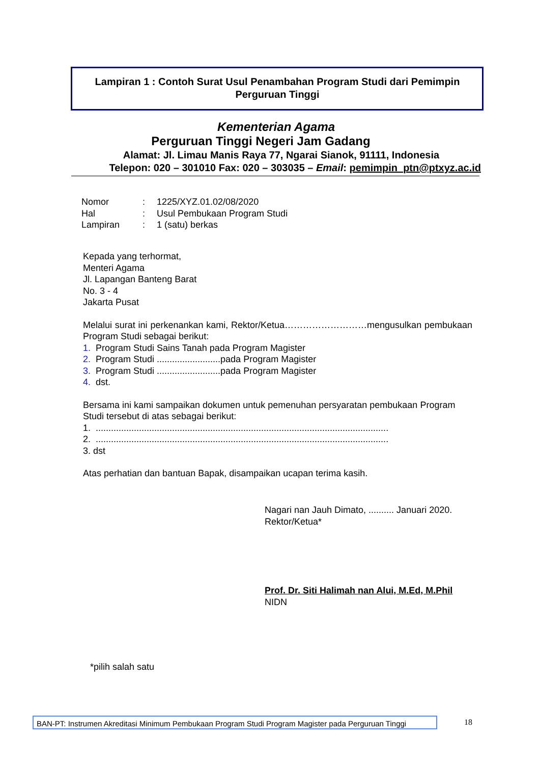Lampiran 1 : Contoh Surat Usul Penambahan Program Studi dari Pemimpin Perguruan Tinggi
Kementerian Agama
Perguruan Tinggi Negeri Jam Gadang
Alamat: Jl. Limau Manis Raya 77, Ngarai Sianok, 91111, Indonesia
Telepon: 020 – 301010 Fax: 020 – 303035 – Email: pemimpin_ptn@ptxyz.ac.id
Nomor: 1225/XYZ.01.02/08/2020
Hal: Usul Pembukaan Program Studi
Lampiran: 1 (satu) berkas
Kepada yang terhormat,
Menteri Agama
Jl. Lapangan Banteng Barat
No. 3 - 4
Jakarta Pusat
Melalui surat ini perkenankan kami, Rektor/Ketua………………………mengusulkan pembukaan Program Studi sebagai berikut:
1. Program Studi Sains Tanah pada Program Magister
2. Program Studi .........................pada Program Magister
3. Program Studi .........................pada Program Magister
4. dst.
Bersama ini kami sampaikan dokumen untuk pemenuhan persyaratan pembukaan Program Studi tersebut di atas sebagai berikut:
1. ...................................................................................................................
2. ...................................................................................................................
3. dst
Atas perhatian dan bantuan Bapak, disampaikan ucapan terima kasih.
Nagari nan Jauh Dimato, .......... Januari 2020.
Rektor/Ketua*
Prof. Dr. Siti Halimah nan Alui, M.Ed, M.Phil
NIDN
*pilih salah satu
BAN-PT: Instrumen Akreditasi Minimum Pembukaan Program Studi Program Magister pada Perguruan Tinggi
18